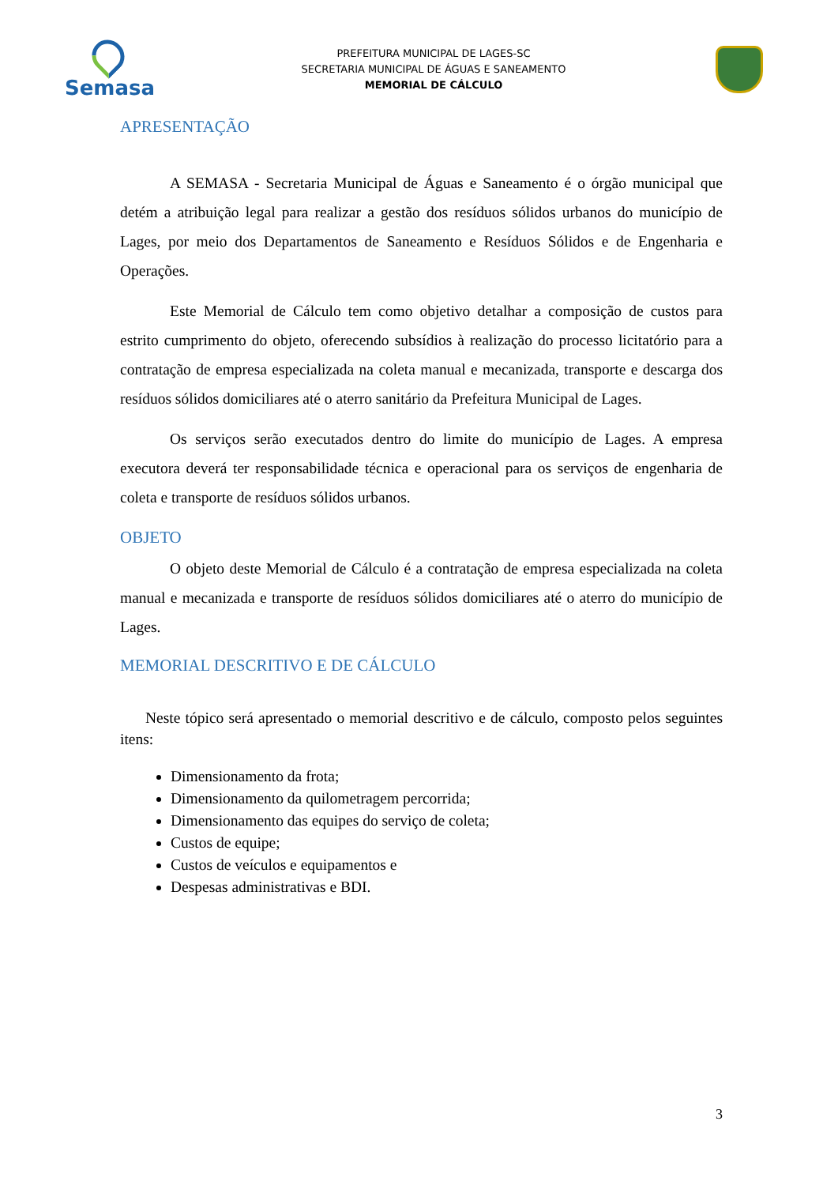Semasa
PREFEITURA MUNICIPAL DE LAGES-SC
SECRETARIA MUNICIPAL DE ÁGUAS E SANEAMENTO
MEMORIAL DE CÁLCULO
APRESENTAÇÃO
A SEMASA - Secretaria Municipal de Águas e Saneamento é o órgão municipal que detém a atribuição legal para realizar a gestão dos resíduos sólidos urbanos do município de Lages, por meio dos Departamentos de Saneamento e Resíduos Sólidos e de Engenharia e Operações.
Este Memorial de Cálculo tem como objetivo detalhar a composição de custos para estrito cumprimento do objeto, oferecendo subsídios à realização do processo licitatório para a contratação de empresa especializada na coleta manual e mecanizada, transporte e descarga dos resíduos sólidos domiciliares até o aterro sanitário da Prefeitura Municipal de Lages.
Os serviços serão executados dentro do limite do município de Lages. A empresa executora deverá ter responsabilidade técnica e operacional para os serviços de engenharia de coleta e transporte de resíduos sólidos urbanos.
OBJETO
O objeto deste Memorial de Cálculo é a contratação de empresa especializada na coleta manual e mecanizada e transporte de resíduos sólidos domiciliares até o aterro do município de Lages.
MEMORIAL DESCRITIVO E DE CÁLCULO
Neste tópico será apresentado o memorial descritivo e de cálculo, composto pelos seguintes itens:
Dimensionamento da frota;
Dimensionamento da quilometragem percorrida;
Dimensionamento das equipes do serviço de coleta;
Custos de equipe;
Custos de veículos e equipamentos e
Despesas administrativas e BDI.
3